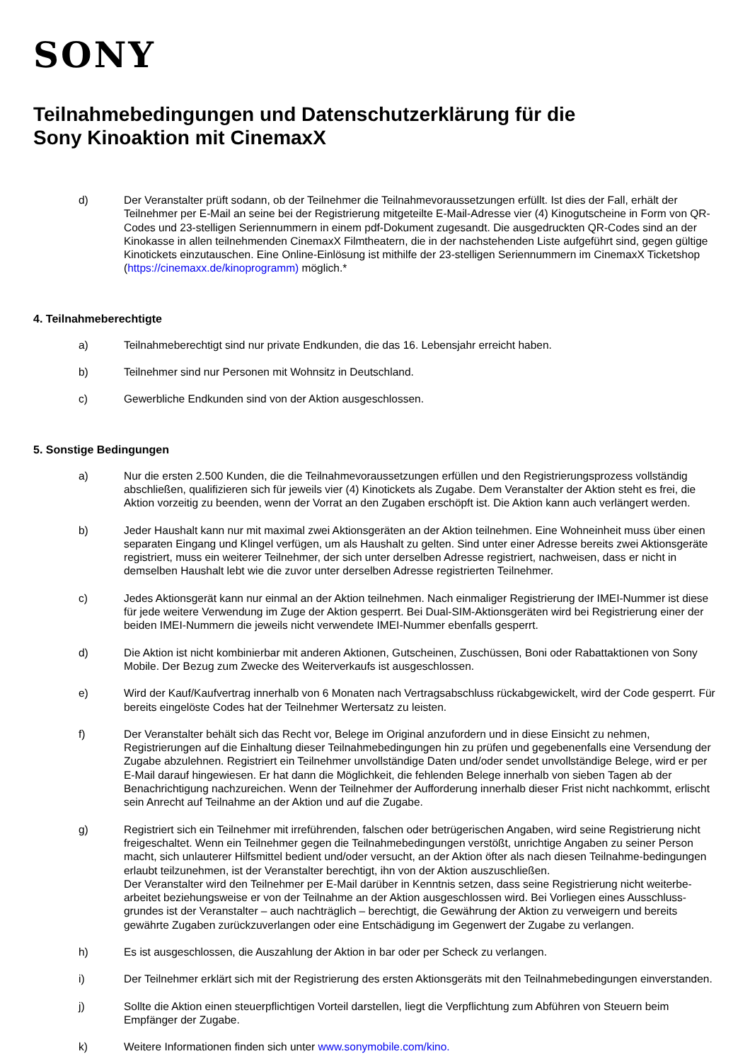SONY
Teilnahmebedingungen und Datenschutzerklärung für die
Sony Kinoaktion mit CinemaxX
d) Der Veranstalter prüft sodann, ob der Teilnehmer die Teilnahmevoraussetzungen erfüllt. Ist dies der Fall, erhält der Teilnehmer per E-Mail an seine bei der Registrierung mitgeteilte E-Mail-Adresse vier (4) Kinogutscheine in Form von QR-Codes und 23-stelligen Seriennummern in einem pdf-Dokument zugesandt. Die ausgedruckten QR-Codes sind an der Kinokasse in allen teilnehmenden CinemaxX Filmtheatern, die in der nachstehenden Liste aufgeführt sind, gegen gültige Kinotickets einzutauschen. Eine Online-Einlösung ist mithilfe der 23-stelligen Seriennummern im CinemaxX Ticketshop (https://cinemaxx.de/kinoprogramm) möglich.*
4. Teilnahmeberechtigte
a) Teilnahmeberechtigt sind nur private Endkunden, die das 16. Lebensjahr erreicht haben.
b) Teilnehmer sind nur Personen mit Wohnsitz in Deutschland.
c) Gewerbliche Endkunden sind von der Aktion ausgeschlossen.
5. Sonstige Bedingungen
a) Nur die ersten 2.500 Kunden, die die Teilnahmevoraussetzungen erfüllen und den Registrierungsprozess vollständig abschließen, qualifizieren sich für jeweils vier (4) Kinotickets als Zugabe. Dem Veranstalter der Aktion steht es frei, die Aktion vorzeitig zu beenden, wenn der Vorrat an den Zugaben erschöpft ist. Die Aktion kann auch verlängert werden.
b) Jeder Haushalt kann nur mit maximal zwei Aktionsgeräten an der Aktion teilnehmen. Eine Wohneinheit muss über einen separaten Eingang und Klingel verfügen, um als Haushalt zu gelten. Sind unter einer Adresse bereits zwei Aktionsgeräte registriert, muss ein weiterer Teilnehmer, der sich unter derselben Adresse registriert, nachweisen, dass er nicht in demselben Haushalt lebt wie die zuvor unter derselben Adresse registrierten Teilnehmer.
c) Jedes Aktionsgerät kann nur einmal an der Aktion teilnehmen. Nach einmaliger Registrierung der IMEI-Nummer ist diese für jede weitere Verwendung im Zuge der Aktion gesperrt. Bei Dual-SIM-Aktionsgeräten wird bei Registrierung einer der beiden IMEI-Nummern die jeweils nicht verwendete IMEI-Nummer ebenfalls gesperrt.
d) Die Aktion ist nicht kombinierbar mit anderen Aktionen, Gutscheinen, Zuschüssen, Boni oder Rabattaktionen von Sony Mobile. Der Bezug zum Zwecke des Weiterverkaufs ist ausgeschlossen.
e) Wird der Kauf/Kaufvertrag innerhalb von 6 Monaten nach Vertragsabschluss rückabgewickelt, wird der Code gesperrt. Für bereits eingelöste Codes hat der Teilnehmer Wertersatz zu leisten.
f) Der Veranstalter behält sich das Recht vor, Belege im Original anzufordern und in diese Einsicht zu nehmen, Registrierungen auf die Einhaltung dieser Teilnahmebedingungen hin zu prüfen und gegebenenfalls eine Versendung der Zugabe abzulehnen. Registriert ein Teilnehmer unvollständige Daten und/oder sendet unvollständige Belege, wird er per E-Mail darauf hingewiesen. Er hat dann die Möglichkeit, die fehlenden Belege innerhalb von sieben Tagen ab der Benachrichtigung nachzureichen. Wenn der Teilnehmer der Aufforderung innerhalb dieser Frist nicht nachkommt, erlischt sein Anrecht auf Teilnahme an der Aktion und auf die Zugabe.
g) Registriert sich ein Teilnehmer mit irreführenden, falschen oder betrügerischen Angaben, wird seine Registrierung nicht freigeschaltet. Wenn ein Teilnehmer gegen die Teilnahmebedingungen verstößt, unrichtige Angaben zu seiner Person macht, sich unlauterer Hilfsmittel bedient und/oder versucht, an der Aktion öfter als nach diesen Teilnahme-bedingungen erlaubt teilzunehmen, ist der Veranstalter berechtigt, ihn von der Aktion auszuschließen.
Der Veranstalter wird den Teilnehmer per E-Mail darüber in Kenntnis setzen, dass seine Registrierung nicht weiterbe-arbeitet beziehungsweise er von der Teilnahme an der Aktion ausgeschlossen wird. Bei Vorliegen eines Ausschluss-grundes ist der Veranstalter – auch nachträglich – berechtigt, die Gewährung der Aktion zu verweigern und bereits gewährte Zugaben zurückzuverlangen oder eine Entschädigung im Gegenwert der Zugabe zu verlangen.
h) Es ist ausgeschlossen, die Auszahlung der Aktion in bar oder per Scheck zu verlangen.
i) Der Teilnehmer erklärt sich mit der Registrierung des ersten Aktionsgeräts mit den Teilnahmebedingungen einverstanden.
j) Sollte die Aktion einen steuerpflichtigen Vorteil darstellen, liegt die Verpflichtung zum Abführen von Steuern beim Empfänger der Zugabe.
k) Weitere Informationen finden sich unter www.sonymobile.com/kino.